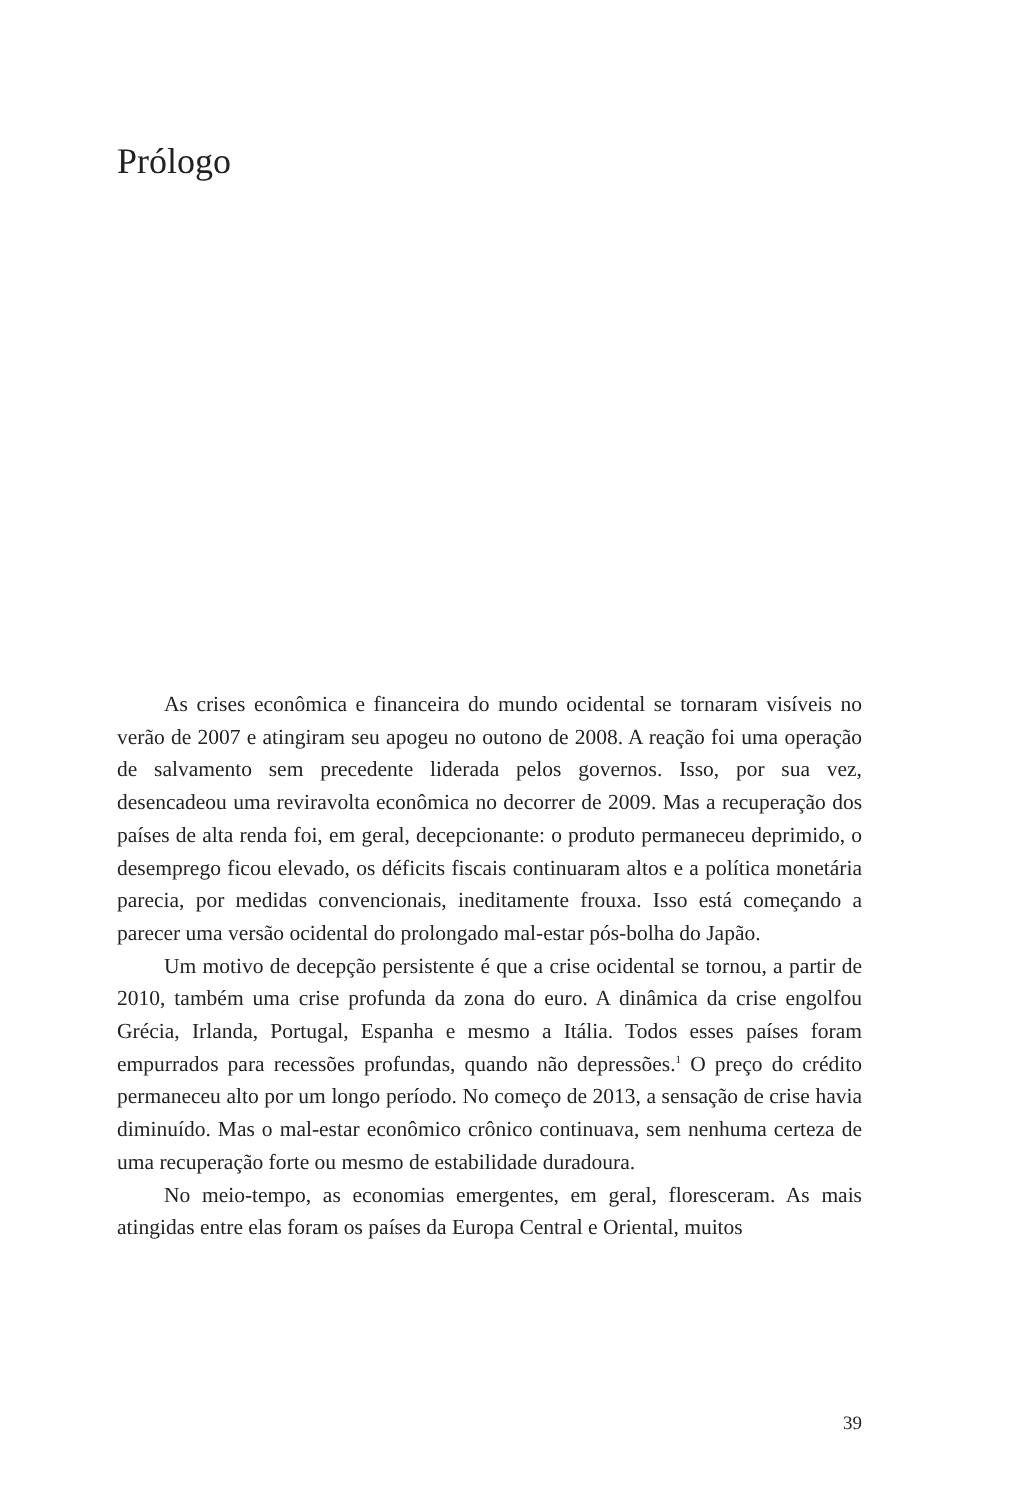Prólogo
As crises econômica e financeira do mundo ocidental se tornaram visíveis no verão de 2007 e atingiram seu apogeu no outono de 2008. A reação foi uma operação de salvamento sem precedente liderada pelos governos. Isso, por sua vez, desencadeou uma reviravolta econômica no decorrer de 2009. Mas a re­cuperação dos países de alta renda foi, em geral, decepcionante: o produto permaneceu deprimido, o desemprego ficou elevado, os déficits fiscais conti­nuaram altos e a política monetária parecia, por medidas convencionais, ine­ditamente frouxa. Isso está começando a parecer uma versão ocidental do pro­longado mal-estar pós-bolha do Japão.
Um motivo de decepção persistente é que a crise ocidental se tornou, a partir de 2010, também uma crise profunda da zona do euro. A dinâmica da crise engolfou Grécia, Irlanda, Portugal, Espanha e mesmo a Itália. Todos es­ses países foram empurrados para recessões profundas, quando não depres­sões.<sup>1</sup> O preço do crédito permaneceu alto por um longo período. No começo de 2013, a sensação de crise havia diminuído. Mas o mal-estar econômico crô­nico continuava, sem nenhuma certeza de uma recuperação forte ou mesmo de estabilidade duradoura.
No meio-tempo, as economias emergentes, em geral, floresceram. As mais atingidas entre elas foram os países da Europa Central e Oriental, muitos
39